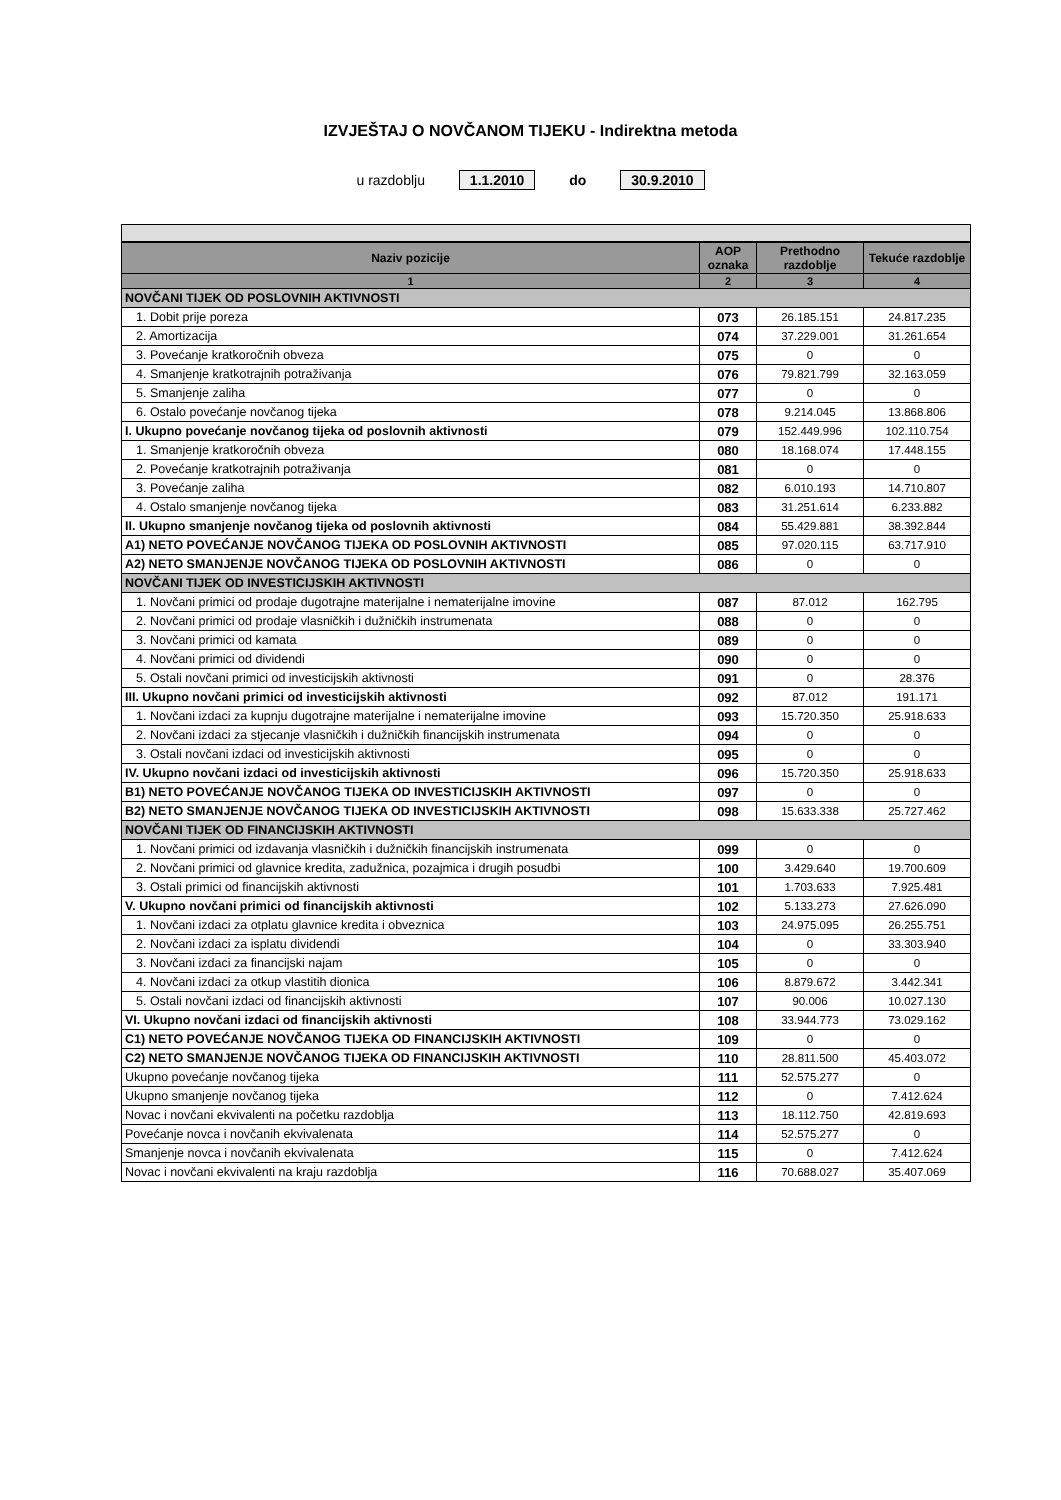IZVJEŠTAJ O NOVČANOM TIJEKU - Indirektna metoda
u razdoblju 1.1.2010 do 30.9.2010
| Naziv pozicije | AOP oznaka | Prethodno razdoblje | Tekuće razdoblje |
| --- | --- | --- | --- |
| 1 | 2 | 3 | 4 |
| NOVČANI TIJEK OD POSLOVNIH AKTIVNOSTI | | | |
| 1. Dobit prije poreza | 073 | 26.185.151 | 24.817.235 |
| 2. Amortizacija | 074 | 37.229.001 | 31.261.654 |
| 3. Povećanje kratkoročnih obveza | 075 | 0 | 0 |
| 4. Smanjenje kratkotrajnih potraživanja | 076 | 79.821.799 | 32.163.059 |
| 5. Smanjenje zaliha | 077 | 0 | 0 |
| 6. Ostalo povećanje novčanog tijeka | 078 | 9.214.045 | 13.868.806 |
| I. Ukupno povećanje novčanog tijeka od poslovnih aktivnosti | 079 | 152.449.996 | 102.110.754 |
| 1. Smanjenje kratkoročnih obveza | 080 | 18.168.074 | 17.448.155 |
| 2. Povećanje kratkotrajnih potraživanja | 081 | 0 | 0 |
| 3. Povećanje zaliha | 082 | 6.010.193 | 14.710.807 |
| 4. Ostalo smanjenje novčanog tijeka | 083 | 31.251.614 | 6.233.882 |
| II. Ukupno smanjenje novčanog tijeka od poslovnih aktivnosti | 084 | 55.429.881 | 38.392.844 |
| A1) NETO POVEĆANJE NOVČANOG TIJEKA OD POSLOVNIH AKTIVNOSTI | 085 | 97.020.115 | 63.717.910 |
| A2) NETO SMANJENJE NOVČANOG TIJEKA OD POSLOVNIH AKTIVNOSTI | 086 | 0 | 0 |
| NOVČANI TIJEK OD INVESTICIJSKIH AKTIVNOSTI | | | |
| 1. Novčani primici od prodaje dugotrajne materijalne i nematerijalne imovine | 087 | 87.012 | 162.795 |
| 2. Novčani primici od prodaje vlasničkih i dužničkih instrumenata | 088 | 0 | 0 |
| 3. Novčani primici od kamata | 089 | 0 | 0 |
| 4. Novčani primici od dividendi | 090 | 0 | 0 |
| 5. Ostali novčani primici od investicijskih aktivnosti | 091 | 0 | 28.376 |
| III. Ukupno novčani primici od investicijskih aktivnosti | 092 | 87.012 | 191.171 |
| 1. Novčani izdaci za kupnju dugotrajne materijalne i nematerijalne imovine | 093 | 15.720.350 | 25.918.633 |
| 2. Novčani izdaci za stjecanje vlasničkih i dužničkih financijskih instrumenata | 094 | 0 | 0 |
| 3. Ostali novčani izdaci od investicijskih aktivnosti | 095 | 0 | 0 |
| IV. Ukupno novčani izdaci od investicijskih aktivnosti | 096 | 15.720.350 | 25.918.633 |
| B1) NETO POVEĆANJE NOVČANOG TIJEKA OD INVESTICIJSKIH AKTIVNOSTI | 097 | 0 | 0 |
| B2) NETO SMANJENJE NOVČANOG TIJEKA OD INVESTICIJSKIH AKTIVNOSTI | 098 | 15.633.338 | 25.727.462 |
| NOVČANI TIJEK OD FINANCIJSKIH AKTIVNOSTI | | | |
| 1. Novčani primici od izdavanja vlasničkih i dužničkih financijskih instrumenata | 099 | 0 | 0 |
| 2. Novčani primici od glavnice kredita, zadužnica, pozajmica i drugih posudbi | 100 | 3.429.640 | 19.700.609 |
| 3. Ostali primici od financijskih aktivnosti | 101 | 1.703.633 | 7.925.481 |
| V. Ukupno novčani primici od financijskih aktivnosti | 102 | 5.133.273 | 27.626.090 |
| 1. Novčani izdaci za otplatu glavnice kredita i obveznica | 103 | 24.975.095 | 26.255.751 |
| 2. Novčani izdaci za isplatu dividendi | 104 | 0 | 33.303.940 |
| 3. Novčani izdaci za financijski najam | 105 | 0 | 0 |
| 4. Novčani izdaci za otkup vlastitih dionica | 106 | 8.879.672 | 3.442.341 |
| 5. Ostali novčani izdaci od financijskih aktivnosti | 107 | 90.006 | 10.027.130 |
| VI. Ukupno novčani izdaci od financijskih aktivnosti | 108 | 33.944.773 | 73.029.162 |
| C1) NETO POVEĆANJE NOVČANOG TIJEKA OD FINANCIJSKIH AKTIVNOSTI | 109 | 0 | 0 |
| C2) NETO SMANJENJE NOVČANOG TIJEKA OD FINANCIJSKIH AKTIVNOSTI | 110 | 28.811.500 | 45.403.072 |
| Ukupno povećanje novčanog tijeka | 111 | 52.575.277 | 0 |
| Ukupno smanjenje novčanog tijeka | 112 | 0 | 7.412.624 |
| Novac i novčani ekvivalenti na početku razdoblja | 113 | 18.112.750 | 42.819.693 |
| Povećanje novca i novčanih ekvivalenata | 114 | 52.575.277 | 0 |
| Smanjenje novca i novčanih ekvivalenata | 115 | 0 | 7.412.624 |
| Novac i novčani ekvivalenti na kraju razdoblja | 116 | 70.688.027 | 35.407.069 |